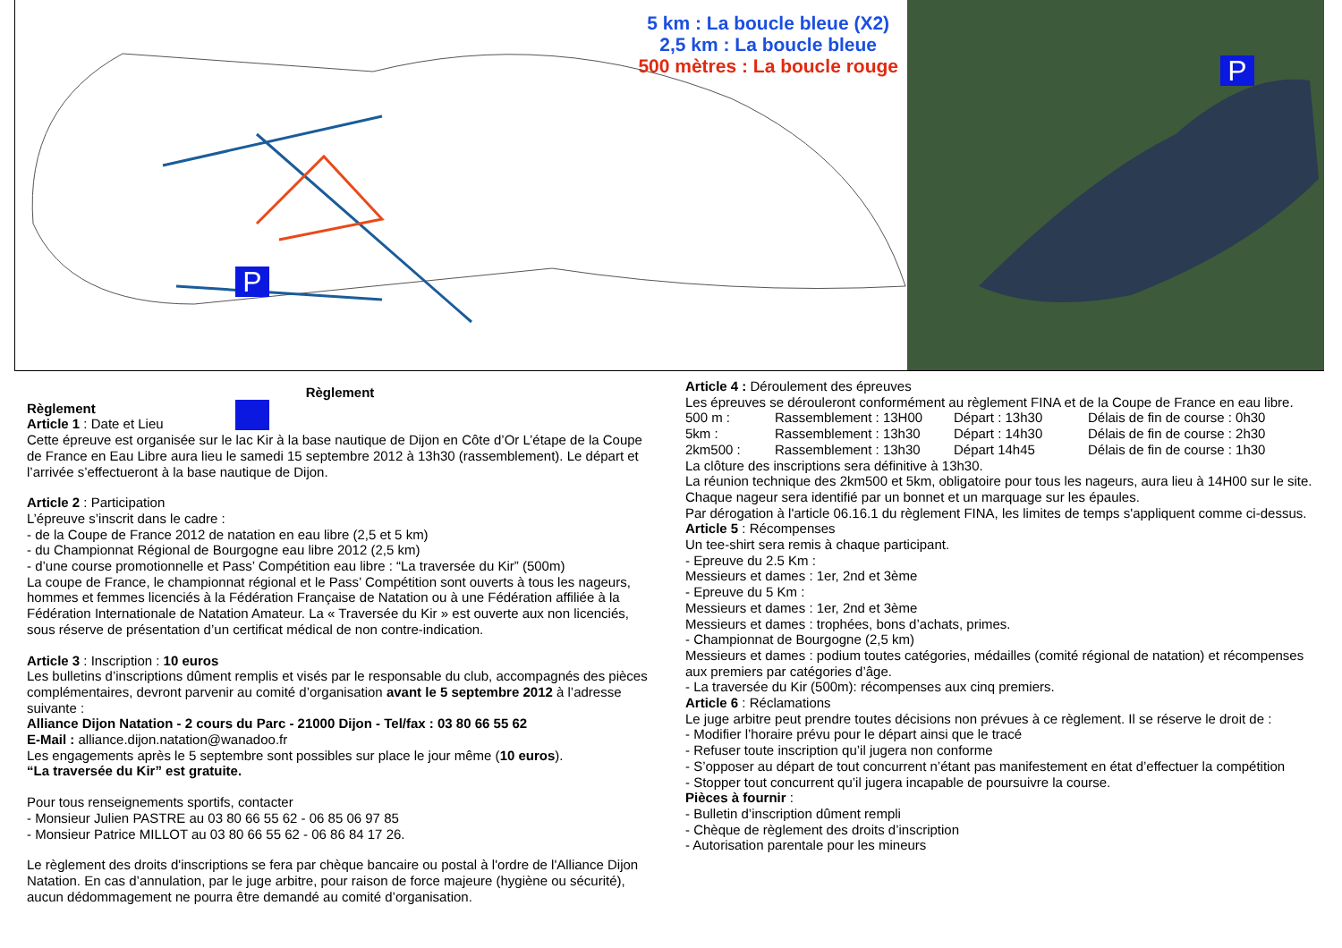5 km : La boucle bleue (X2)
2,5 km : La boucle bleue
500 mètres : La boucle rouge
P
P
Règlement
Règlement
Article 1 : Date et Lieu
Cette épreuve est organisée sur le lac Kir à la base nautique de Dijon en Côte d’Or L’étape de la Coupe de France en Eau Libre aura lieu le samedi 15 septembre 2012 à 13h30 (rassemblement). Le départ et l’arrivée s’effectueront à la base nautique de Dijon.
Article 2 : Participation
L’épreuve s’inscrit dans le cadre :
- de la Coupe de France 2012 de natation en eau libre (2,5 et 5 km)
- du Championnat Régional de Bourgogne eau libre 2012 (2,5 km)
- d’une course promotionnelle et Pass’ Compétition eau libre : “La traversée du Kir” (500m)
La coupe de France, le championnat régional et le Pass’ Compétition sont ouverts à tous les nageurs, hommes et femmes licenciés à la Fédération Française de Natation ou à une Fédération affiliée à la Fédération Internationale de Natation Amateur. La « Traversée du Kir » est ouverte aux non licenciés, sous réserve de présentation d’un certificat médical de non contre-indication.
Article 3 : Inscription : 10 euros
Les bulletins d’inscriptions dûment remplis et visés par le responsable du club, accompagnés des pièces complémentaires, devront parvenir au comité d’organisation avant le 5 septembre 2012 à l’adresse suivante :
Alliance Dijon Natation - 2 cours du Parc - 21000 Dijon - Tel/fax : 03 80 66 55 62
E-Mail : alliance.dijon.natation@wanadoo.fr
Les engagements après le 5 septembre sont possibles sur place le jour même (10 euros).
“La traversée du Kir” est gratuite.
Pour tous renseignements sportifs, contacter
- Monsieur Julien PASTRE au 03 80 66 55 62 - 06 85 06 97 85
- Monsieur Patrice MILLOT au 03 80 66 55 62 - 06 86 84 17 26.
Le règlement des droits d'inscriptions se fera par chèque bancaire ou postal à l'ordre de l'Alliance Dijon Natation. En cas d’annulation, par le juge arbitre, pour raison de force majeure (hygiène ou sécurité), aucun dédommagement ne pourra être demandé au comité d’organisation.
Article 4 : Déroulement des épreuves
Les épreuves se dérouleront conformément au règlement FINA et de la Coupe de France en eau libre.
| 500 m : | Rassemblement : 13H00 | Départ : 13h30 | Délais de fin de course : 0h30 |
| 5km : | Rassemblement : 13h30 | Départ : 14h30 | Délais de fin de course : 2h30 |
| 2km500 : | Rassemblement : 13h30 | Départ 14h45 | Délais de fin de course : 1h30 |
La clôture des inscriptions sera définitive à 13h30.
La réunion technique des 2km500 et 5km, obligatoire pour tous les nageurs, aura lieu à 14H00 sur le site.
Chaque nageur sera identifié par un bonnet et un marquage sur les épaules.
Par dérogation à l'article 06.16.1 du règlement FINA, les limites de temps s'appliquent comme ci-dessus.
Article 5 : Récompenses
Un tee-shirt sera remis à chaque participant.
- Epreuve du 2.5 Km :
Messieurs et dames : 1er, 2nd et 3ème
- Epreuve du 5 Km :
Messieurs et dames : 1er, 2nd et 3ème
Messieurs et dames : trophées, bons d’achats, primes.
- Championnat de Bourgogne (2,5 km)
Messieurs et dames : podium toutes catégories, médailles (comité régional de natation) et récompenses aux premiers par catégories d’âge.
- La traversée du Kir (500m): récompenses aux cinq premiers.
Article 6 : Réclamations
Le juge arbitre peut prendre toutes décisions non prévues à ce règlement. Il se réserve le droit de :
- Modifier l’horaire prévu pour le départ ainsi que le tracé
- Refuser toute inscription qu’il jugera non conforme
- S’opposer au départ de tout concurrent n’étant pas manifestement en état d’effectuer la compétition
- Stopper tout concurrent qu’il jugera incapable de poursuivre la course.
Pièces à fournir :
- Bulletin d’inscription dûment rempli
- Chèque de règlement des droits d’inscription
- Autorisation parentale pour les mineurs